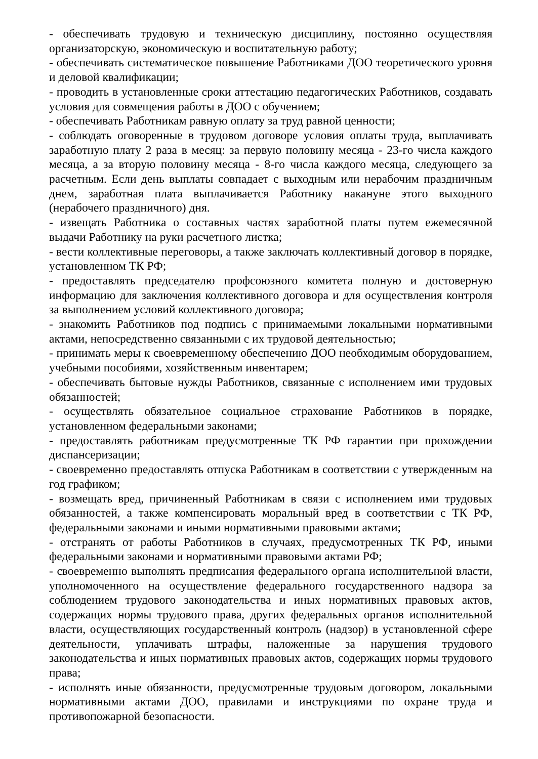- обеспечивать трудовую и техническую дисциплину, постоянно осуществляя организаторскую, экономическую и воспитательную работу;
- обеспечивать систематическое повышение Работниками ДОО теоретического уровня и деловой квалификации;
- проводить в установленные сроки аттестацию педагогических Работников, создавать условия для совмещения работы в ДОО с обучением;
- обеспечивать Работникам равную оплату за труд равной ценности;
- соблюдать оговоренные в трудовом договоре условия оплаты труда, выплачивать заработную плату 2 раза в месяц: за первую половину месяца - 23-го числа каждого месяца, а за вторую половину месяца - 8-го числа каждого месяца, следующего за расчетным. Если день выплаты совпадает с выходным или нерабочим праздничным днем, заработная плата выплачивается Работнику накануне этого выходного (нерабочего праздничного) дня.
- извещать Работника о составных частях заработной платы путем ежемесячной выдачи Работнику на руки расчетного листка;
- вести коллективные переговоры, а также заключать коллективный договор в порядке, установленном ТК РФ;
- предоставлять председателю профсоюзного комитета полную и достоверную информацию для заключения коллективного договора и для осуществления контроля за выполнением условий коллективного договора;
- знакомить Работников под подпись с принимаемыми локальными нормативными актами, непосредственно связанными с их трудовой деятельностью;
- принимать меры к своевременному обеспечению ДОО необходимым оборудованием, учебными пособиями, хозяйственным инвентарем;
- обеспечивать бытовые нужды Работников, связанные с исполнением ими трудовых обязанностей;
- осуществлять обязательное социальное страхование Работников в порядке, установленном федеральными законами;
- предоставлять работникам предусмотренные ТК РФ гарантии при прохождении диспансеризации;
- своевременно предоставлять отпуска Работникам в соответствии с утвержденным на год графиком;
- возмещать вред, причиненный Работникам в связи с исполнением ими трудовых обязанностей, а также компенсировать моральный вред в соответствии с ТК РФ, федеральными законами и иными нормативными правовыми актами;
- отстранять от работы Работников в случаях, предусмотренных ТК РФ, иными федеральными законами и нормативными правовыми актами РФ;
- своевременно выполнять предписания федерального органа исполнительной власти, уполномоченного на осуществление федерального государственного надзора за соблюдением трудового законодательства и иных нормативных правовых актов, содержащих нормы трудового права, других федеральных органов исполнительной власти, осуществляющих государственный контроль (надзор) в установленной сфере деятельности, уплачивать штрафы, наложенные за нарушения трудового законодательства и иных нормативных правовых актов, содержащих нормы трудового права;
- исполнять иные обязанности, предусмотренные трудовым договором, локальными нормативными актами ДОО, правилами и инструкциями по охране труда и противопожарной безопасности.